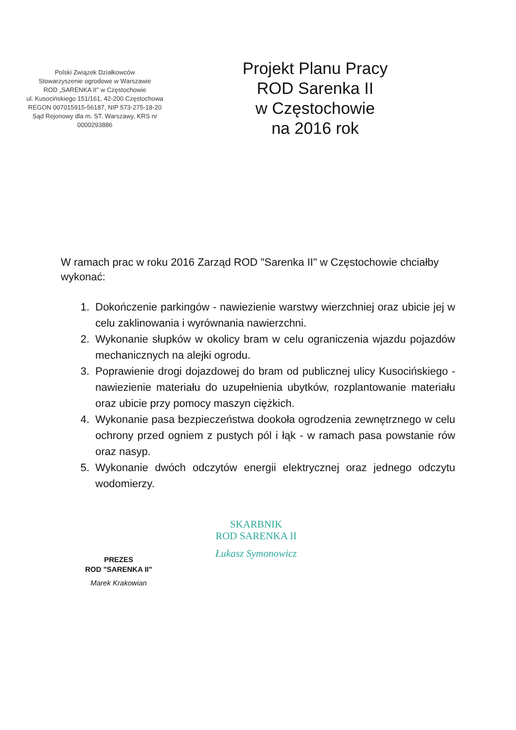Polski Związek Działkowców
Stowarzyszenie ogrodowe w Warszawie
ROD „SARENKA II" w Częstochowie
ul. Kusocińskiego 151/161, 42-200 Częstochowa
REGON 007015915-56187, NIP 573-275-18-20
Sąd Rejonowy dla m. ST. Warszawy, KRS nr 0000293886
Projekt Planu Pracy
ROD Sarenka II
w Częstochowie
na 2016 rok
W ramach prac w roku 2016 Zarząd ROD "Sarenka II" w Częstochowie chciałby wykonać:
1. Dokończenie parkingów - nawiezienie warstwy wierzchniej oraz ubicie jej w celu zaklinowania i wyrównania nawierzchni.
2. Wykonanie słupków w okolicy bram w celu ograniczenia wjazdu pojazdów mechanicznych na alejki ogrodu.
3. Poprawienie drogi dojazdowej do bram od publicznej ulicy Kusocińskiego - nawiezienie materiału do uzupełnienia ubytków, rozplantowanie materiału oraz ubicie przy pomocy maszyn ciężkich.
4. Wykonanie pasa bezpieczeństwa dookoła ogrodzenia zewnętrznego w celu ochrony przed ogniem z pustych pól i łąk - w ramach pasa powstanie rów oraz nasyp.
5. Wykonanie dwóch odczytów energii elektrycznej oraz jednego odczytu wodomierzy.
PREZES
ROD "SARENKA II"
Marek Krakowian
SKARBNIK
ROD SARENKA II
Łukasz Symonowicz